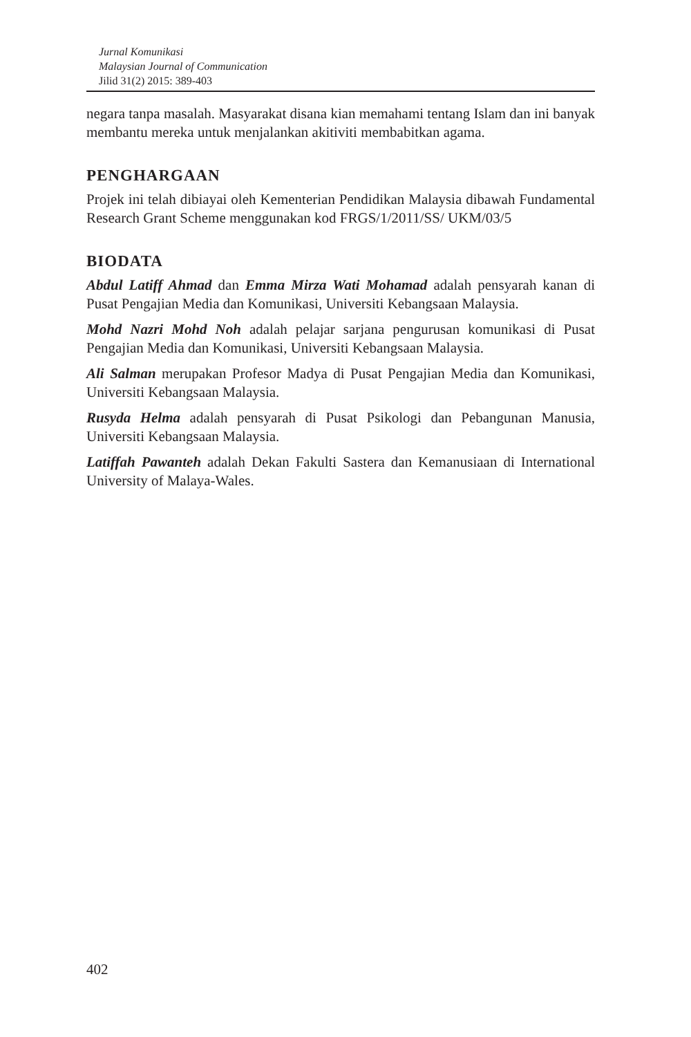Jurnal Komunikasi
Malaysian Journal of Communication
Jilid 31(2) 2015: 389-403
negara tanpa masalah. Masyarakat disana kian memahami tentang Islam dan ini banyak membantu mereka untuk menjalankan akitiviti membabitkan agama.
PENGHARGAAN
Projek ini telah dibiayai oleh Kementerian Pendidikan Malaysia dibawah Fundamental Research Grant Scheme menggunakan kod FRGS/1/2011/SS/ UKM/03/5
BIODATA
Abdul Latiff Ahmad dan Emma Mirza Wati Mohamad adalah pensyarah kanan di Pusat Pengajian Media dan Komunikasi, Universiti Kebangsaan Malaysia.
Mohd Nazri Mohd Noh adalah pelajar sarjana pengurusan komunikasi di Pusat Pengajian Media dan Komunikasi, Universiti Kebangsaan Malaysia.
Ali Salman merupakan Profesor Madya di Pusat Pengajian Media dan Komunikasi, Universiti Kebangsaan Malaysia.
Rusyda Helma adalah pensyarah di Pusat Psikologi dan Pebangunan Manusia, Universiti Kebangsaan Malaysia.
Latiffah Pawanteh adalah Dekan Fakulti Sastera dan Kemanusiaan di International University of Malaya-Wales.
402